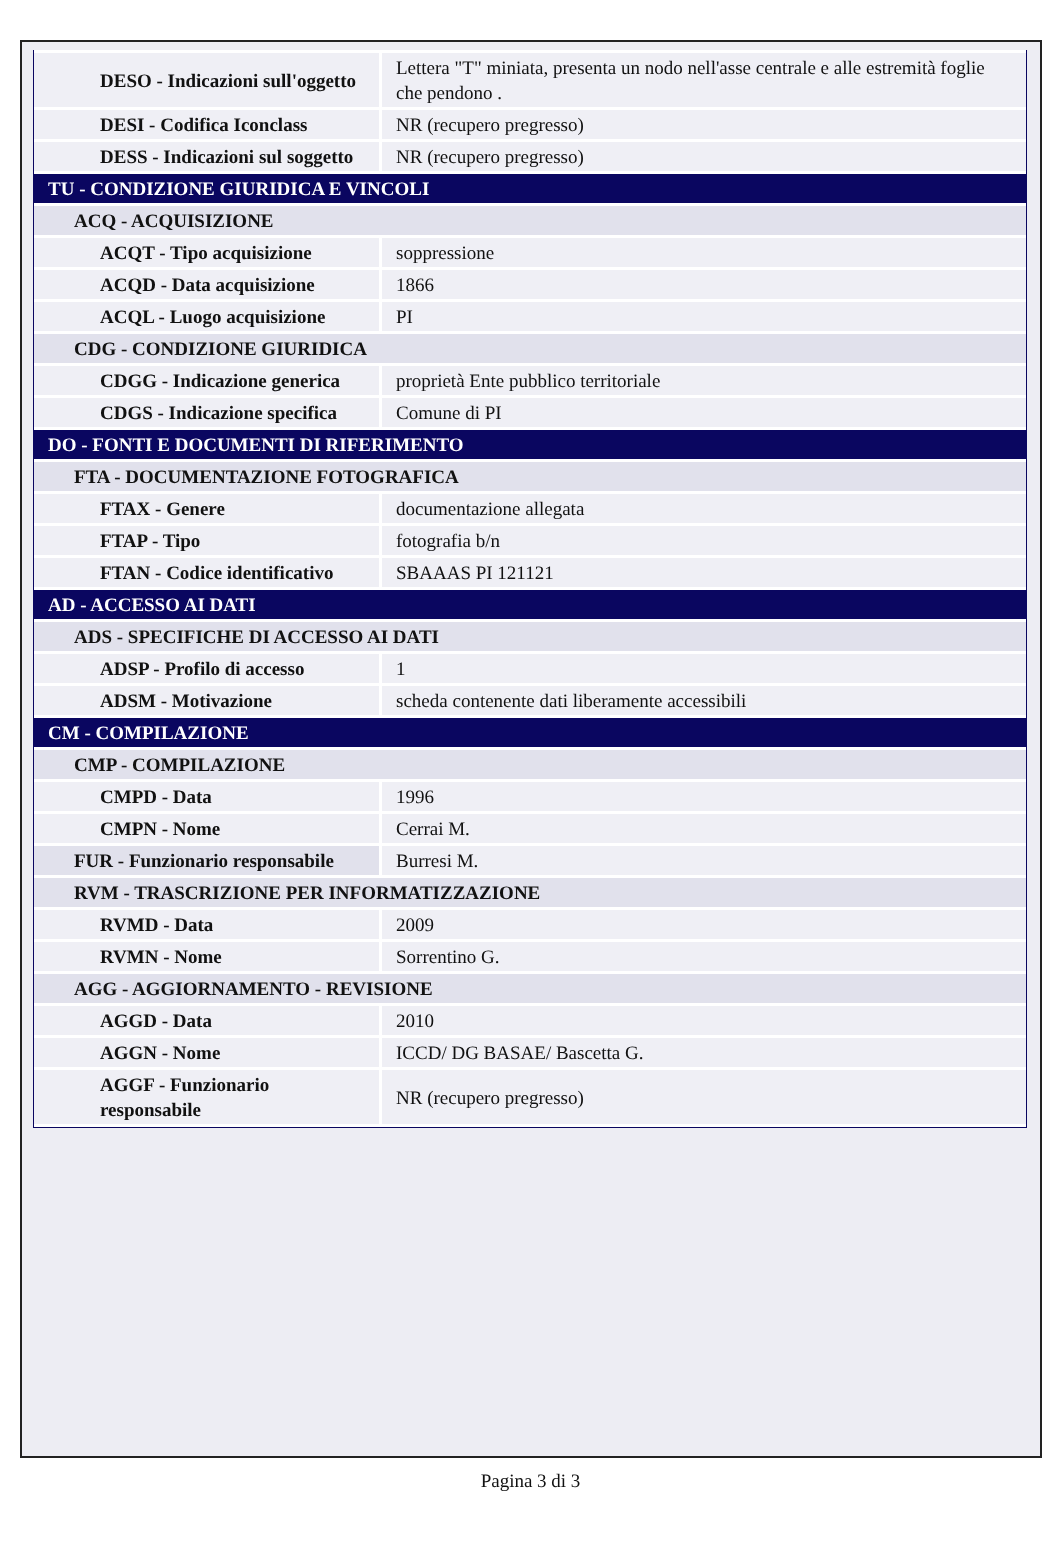| DESO - Indicazioni sull'oggetto | Lettera "T" miniata, presenta un nodo nell'asse centrale e alle estremità foglie che pendono . |
| DESI - Codifica Iconclass | NR (recupero pregresso) |
| DESS - Indicazioni sul soggetto | NR (recupero pregresso) |
| TU - CONDIZIONE GIURIDICA E VINCOLI | |
| ACQ - ACQUISIZIONE | |
| ACQT - Tipo acquisizione | soppressione |
| ACQD - Data acquisizione | 1866 |
| ACQL - Luogo acquisizione | PI |
| CDG - CONDIZIONE GIURIDICA | |
| CDGG - Indicazione generica | proprietà Ente pubblico territoriale |
| CDGS - Indicazione specifica | Comune di PI |
| DO - FONTI E DOCUMENTI DI RIFERIMENTO | |
| FTA - DOCUMENTAZIONE FOTOGRAFICA | |
| FTAX - Genere | documentazione allegata |
| FTAP - Tipo | fotografia b/n |
| FTAN - Codice identificativo | SBAAAS PI 121121 |
| AD - ACCESSO AI DATI | |
| ADS - SPECIFICHE DI ACCESSO AI DATI | |
| ADSP - Profilo di accesso | 1 |
| ADSM - Motivazione | scheda contenente dati liberamente accessibili |
| CM - COMPILAZIONE | |
| CMP - COMPILAZIONE | |
| CMPD - Data | 1996 |
| CMPN - Nome | Cerrai M. |
| FUR - Funzionario responsabile | Burresi M. |
| RVM - TRASCRIZIONE PER INFORMATIZZAZIONE | |
| RVMD - Data | 2009 |
| RVMN - Nome | Sorrentino G. |
| AGG - AGGIORNAMENTO - REVISIONE | |
| AGGD - Data | 2010 |
| AGGN - Nome | ICCD/ DG BASAE/ Bascetta G. |
| AGGF - Funzionario responsabile | NR (recupero pregresso) |
Pagina 3 di 3